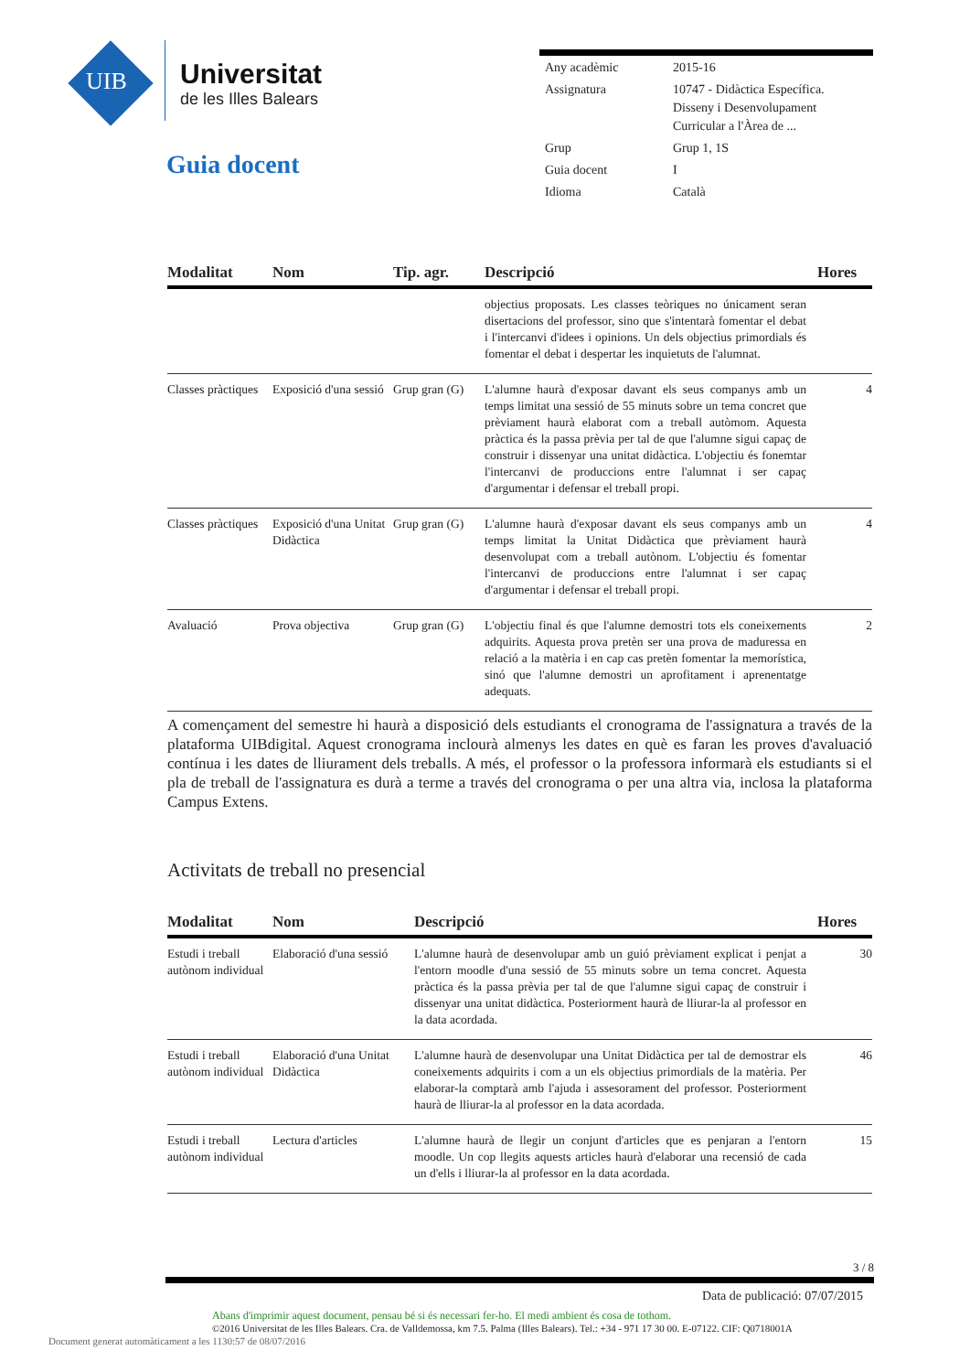UIB
Universitat
de les Illes Balears
Guia docent
| Any acadèmic | 2015-16 |
| Assignatura | 10747 - Didàctica Específica. Disseny i Desenvolupament Curricular a l'Àrea de ... |
| Grup | Grup 1, 1S |
| Guia docent | I |
| Idioma | Català |
| Modalitat | Nom | Tip. agr. | Descripció | Hores |
| --- | --- | --- | --- | --- |
| | | | objectius proposats. Les classes teòriques no únicament seran disertacions del professor, sino que s'intentarà fomentar el debat i l'intercanvi d'idees i opinions. Un dels objectius primordials és fomentar el debat i despertar les inquietuts de l'alumnat. | |
| Classes pràctiques | Exposició d'una sessió | Grup gran (G) | L'alumne haurà d'exposar davant els seus companys amb un temps limitat una sessió de 55 minuts sobre un tema concret que prèviament haurà elaborat com a treball autòmom. Aquesta pràctica és la passa prèvia per tal de que l'alumne sigui capaç de construir i dissenyar una unitat didàctica. L'objectiu és fonemtar l'intercanvi de produccions entre l'alumnat i ser capaç d'argumentar i defensar el treball propi. | 4 |
| Classes pràctiques | Exposició d'una Unitat Didàctica | Grup gran (G) | L'alumne haurà d'exposar davant els seus companys amb un temps limitat la Unitat Didàctica que prèviament haurà desenvolupat com a treball autònom. L'objectiu és fomentar l'intercanvi de produccions entre l'alumnat i ser capaç d'argumentar i defensar el treball propi. | 4 |
| Avaluació | Prova objectiva | Grup gran (G) | L'objectiu final és que l'alumne demostri tots els coneixements adquirits. Aquesta prova pretèn ser una prova de maduressa en relació a la matèria i en cap cas pretèn fomentar la memorística, sinó que l'alumne demostri un aprofitament i aprenentatge adequats. | 2 |
A començament del semestre hi haurà a disposició dels estudiants el cronograma de l'assignatura a través de la plataforma UIBdigital. Aquest cronograma inclourà almenys les dates en què es faran les proves d'avaluació contínua i les dates de lliurament dels treballs. A més, el professor o la professora informarà els estudiants si el pla de treball de l'assignatura es durà a terme a través del cronograma o per una altra via, inclosa la plataforma Campus Extens.
Activitats de treball no presencial
| Modalitat | Nom | Descripció | Hores |
| --- | --- | --- | --- |
| Estudi i treball autònom individual | Elaboració d'una sessió | L'alumne haurà de desenvolupar amb un guió prèviament explicat i penjat a l'entorn moodle d'una sessió de 55 minuts sobre un tema concret. Aquesta pràctica és la passa prèvia per tal de que l'alumne sigui capaç de construir i dissenyar una unitat didàctica. Posteriorment haurà de lliurar-la al professor en la data acordada. | 30 |
| Estudi i treball autònom individual | Elaboració d'una Unitat Didàctica | L'alumne haurà de desenvolupar una Unitat Didàctica per tal de demostrar els coneixements adquirits i com a un els objectius primordials de la matèria. Per elaborar-la comptarà amb l'ajuda i assesorament del professor. Posteriorment haurà de lliurar-la al professor en la data acordada. | 46 |
| Estudi i treball autònom individual | Lectura d'articles | L'alumne haurà de llegir un conjunt d'articles que es penjaran a l'entorn moodle. Un cop llegits aquests articles haurà d'elaborar una recensió de cada un d'ells i lliurar-la al professor en la data acordada. | 15 |
3 / 8
Data de publicació: 07/07/2015
Abans d'imprimir aquest document, pensau bé si és necessari fer-ho. El medi ambient és cosa de tothom.
©2016 Universitat de les Illes Balears. Cra. de Valldemossa, km 7.5. Palma (Illes Balears). Tel.: +34 - 971 17 30 00. E-07122. CIF: Q0718001A
Document generat automàticament a les 1130:57 de 08/07/2016